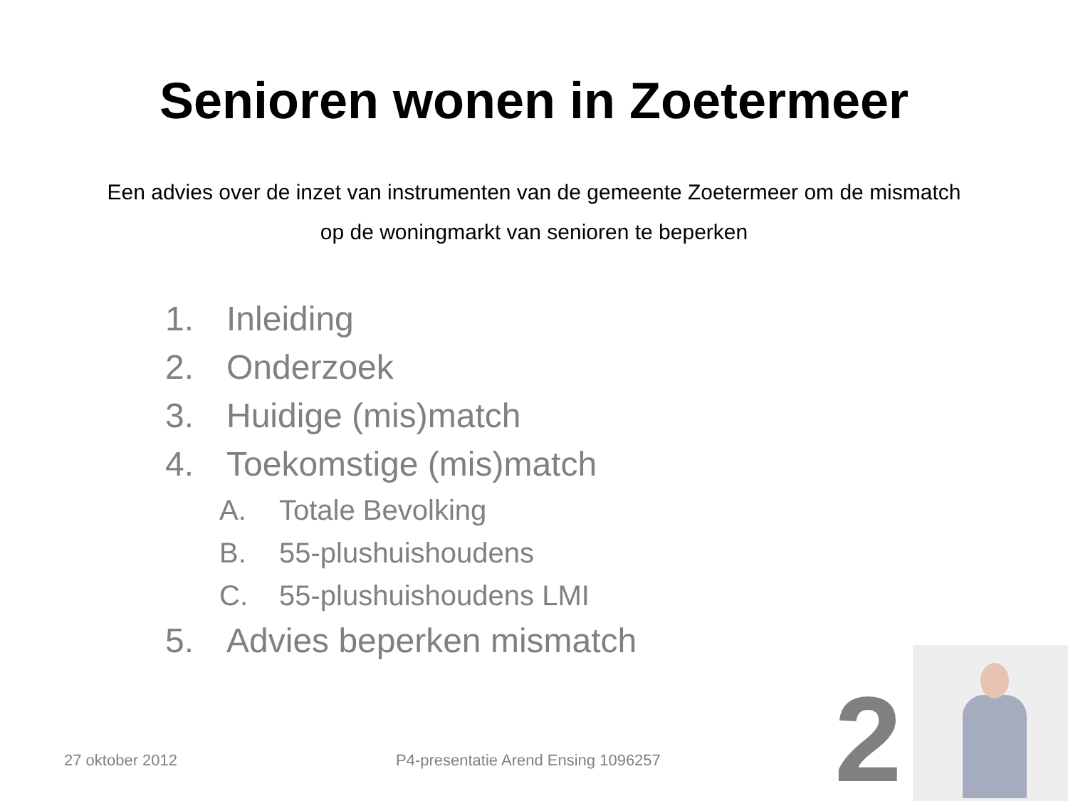Senioren wonen in Zoetermeer
Een advies over de inzet van instrumenten van de gemeente Zoetermeer om de mismatch op de woningmarkt van senioren te beperken
1. Inleiding
2. Onderzoek
3. Huidige (mis)match
4. Toekomstige (mis)match
A. Totale Bevolking
B. 55-plushuishoudens
C. 55-plushuishoudens LMI
5. Advies beperken mismatch
27 oktober 2012 P4-presentatie Arend Ensing 1096257
2